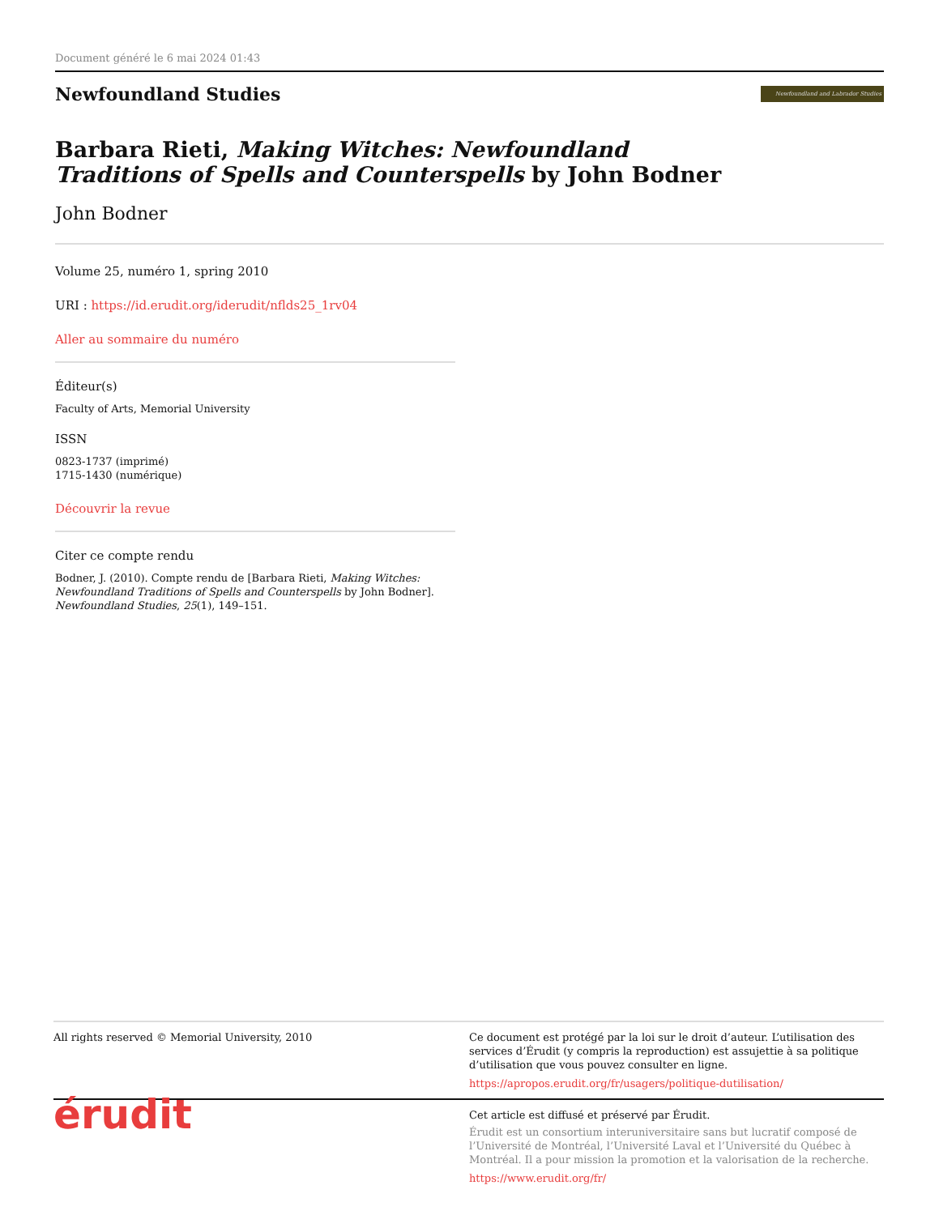Document généré le 6 mai 2024 01:43
Newfoundland Studies
Newfoundland and Labrador Studies
Barbara Rieti, Making Witches: Newfoundland Traditions of Spells and Counterspells by John Bodner
John Bodner
Volume 25, numéro 1, spring 2010
URI : https://id.erudit.org/iderudit/nflds25_1rv04
Aller au sommaire du numéro
Éditeur(s)
Faculty of Arts, Memorial University
ISSN
0823-1737 (imprimé)
1715-1430 (numérique)
Découvrir la revue
Citer ce compte rendu
Bodner, J. (2010). Compte rendu de [Barbara Rieti, Making Witches: Newfoundland Traditions of Spells and Counterspells by John Bodner]. Newfoundland Studies, 25(1), 149–151.
All rights reserved © Memorial University, 2010
Ce document est protégé par la loi sur le droit d’auteur. L’utilisation des services d’Érudit (y compris la reproduction) est assujettie à sa politique d’utilisation que vous pouvez consulter en ligne.
https://apropos.erudit.org/fr/usagers/politique-dutilisation/
érudit
Cet article est diffusé et préservé par Érudit.
Érudit est un consortium interuniversitaire sans but lucratif composé de l’Université de Montréal, l’Université Laval et l’Université du Québec à Montréal. Il a pour mission la promotion et la valorisation de la recherche.
https://www.erudit.org/fr/